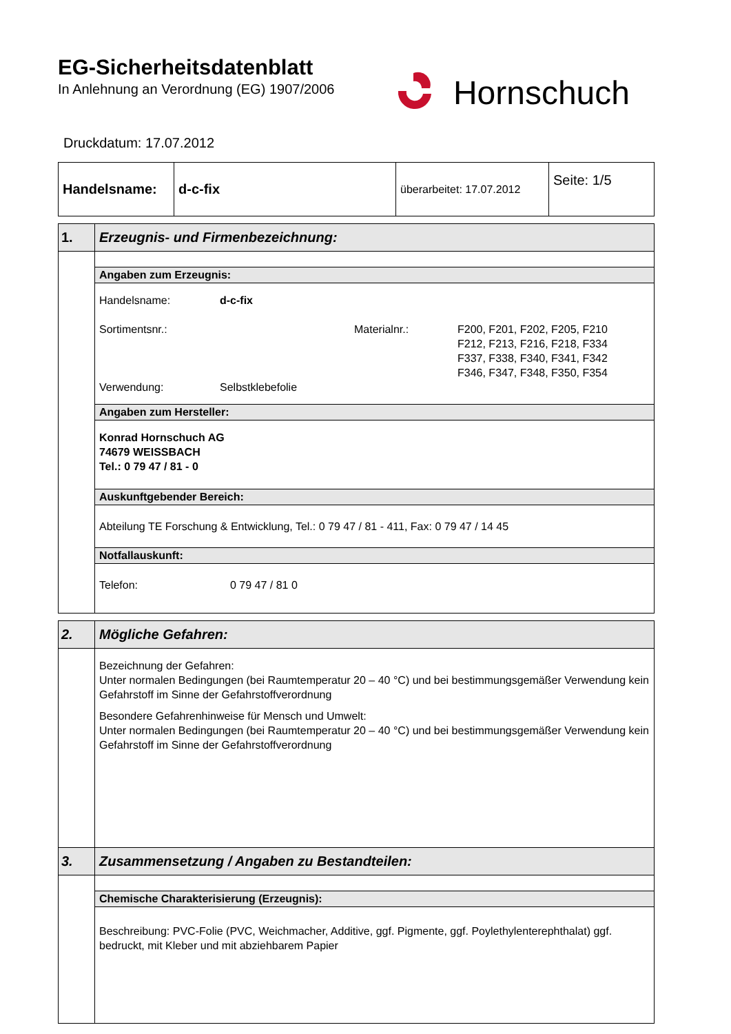EG-Sicherheitsdatenblatt
In Anlehnung an Verordnung (EG) 1907/2006
Hornschuch
Druckdatum: 17.07.2012
| Handelsname: | d-c-fix | überarbeitet: 17.07.2012 | Seite: 1/5 |
| 1. | Erzeugnis- und Firmenbezeichnung: |
| | Angaben zum Erzeugnis: |
| | Handelsname: d-c-fix Sortimentsnr.: Materialnr.: F200, F201, F202, F205, F210 F212, F213, F216, F218, F334 F337, F338, F340, F341, F342 F346, F347, F348, F350, F354 Verwendung: Selbstklebefolie |
| | Angaben zum Hersteller: |
| | Konrad Hornschuch AG 74679 WEISSBACH Tel.: 0 79 47 / 81 - 0 |
| | Auskunftgebender Bereich: |
| | Abteilung TE Forschung & Entwicklung, Tel.: 0 79 47 / 81 - 411, Fax: 0 79 47 / 14 45 |
| | Notfallauskunft: |
| | Telefon: 0 79 47 / 81 0 |
| 2. | Mögliche Gefahren: |
| | Bezeichnung der Gefahren: Unter normalen Bedingungen (bei Raumtemperatur 20 – 40 °C) und bei bestimmungsgemäßer Verwendung kein Gefahrstoff im Sinne der Gefahrstoffverordnung Besondere Gefahrenhinweise für Mensch und Umwelt: Unter normalen Bedingungen (bei Raumtemperatur 20 – 40 °C) und bei bestimmungsgemäßer Verwendung kein Gefahrstoff im Sinne der Gefahrstoffverordnung |
| 3. | Zusammensetzung / Angaben zu Bestandteilen: |
| | Chemische Charakterisierung (Erzeugnis): |
| | Beschreibung: PVC-Folie (PVC, Weichmacher, Additive, ggf. Pigmente, ggf. Poylethylenterephthalat) ggf. bedruckt, mit Kleber und mit abziehbarem Papier |